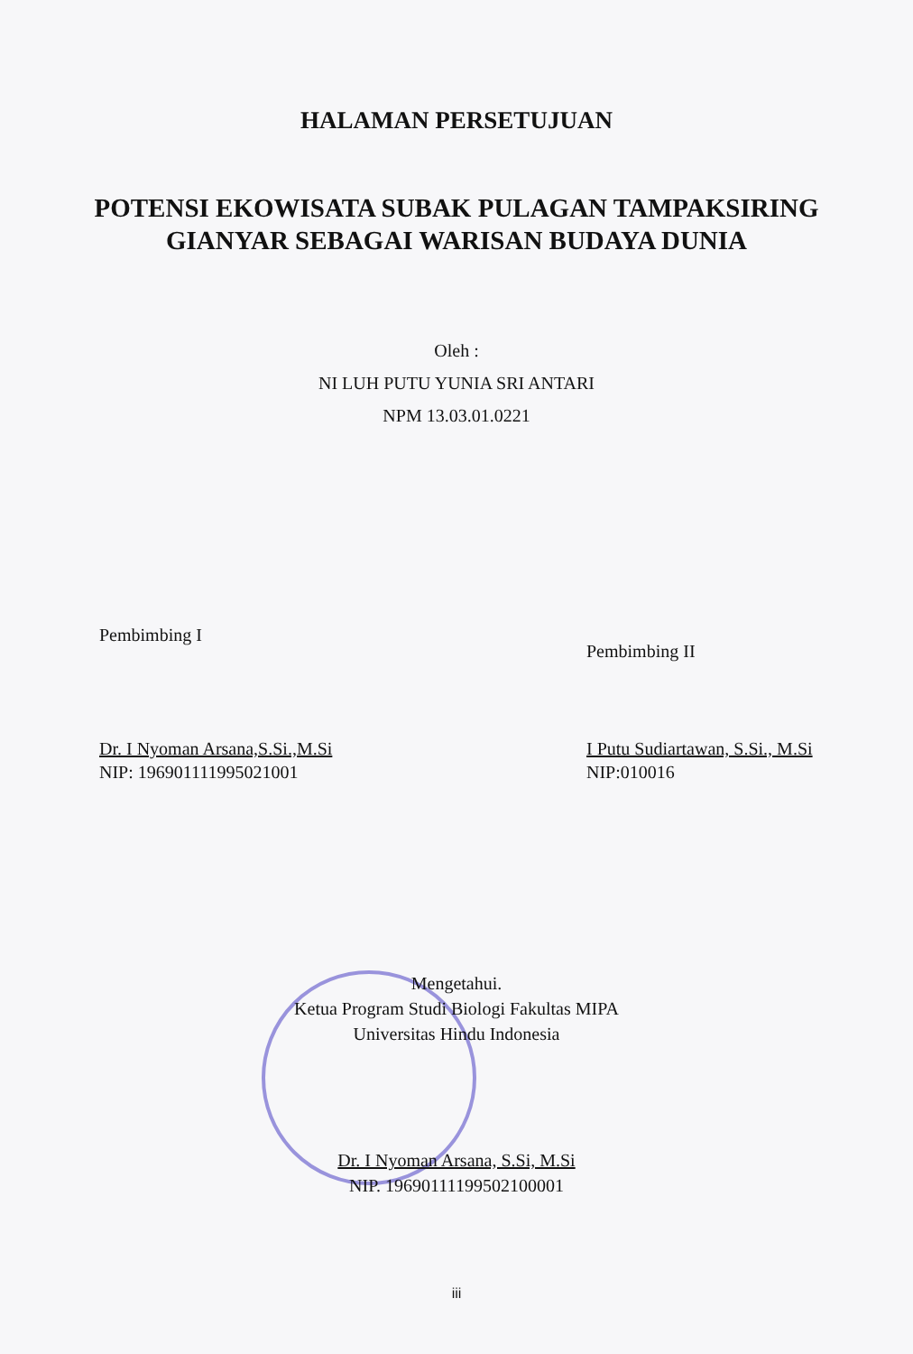HALAMAN PERSETUJUAN
POTENSI EKOWISATA SUBAK PULAGAN TAMPAKSIRING
GIANYAR SEBAGAI WARISAN BUDAYA DUNIA
Oleh :
NI LUH PUTU YUNIA SRI ANTARI
NPM 13.03.01.0221
Pembimbing I
Dr. I Nyoman Arsana,S.Si.,M.Si
NIP: 196901111995021001
Pembimbing II
I Putu Sudiartawan, S.Si., M.Si
NIP:010016
Mengetahui.
Ketua Program Studi Biologi Fakultas MIPA
Universitas Hindu Indonesia
Dr. I Nyoman Arsana, S.Si, M.Si
NIP. 19690111199502100001
iii